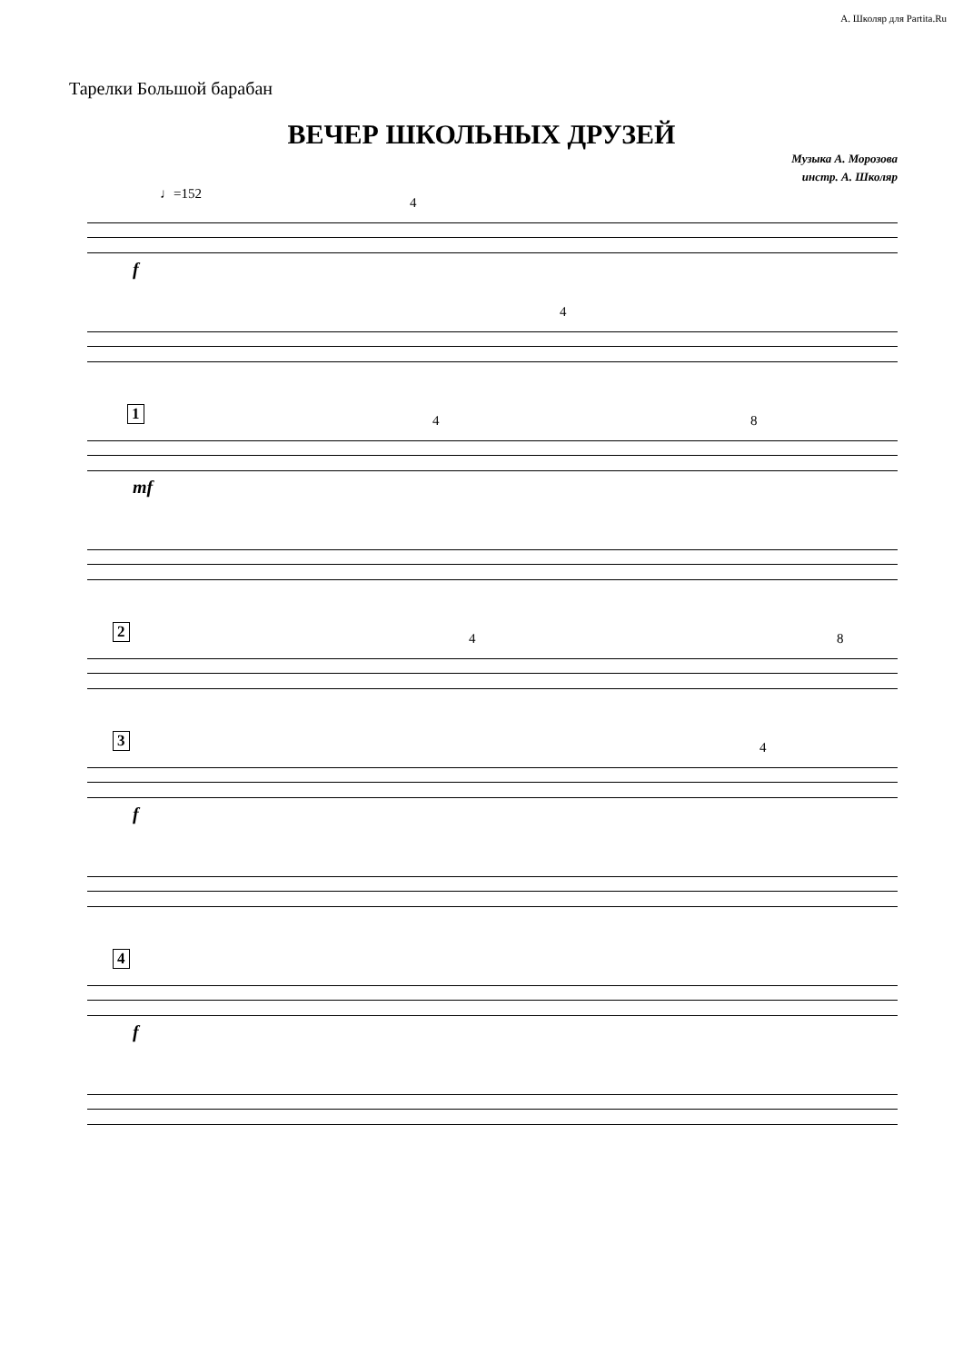А. Школяр для Partita.Ru
Тарелки Большой барабан
ВЕЧЕР ШКОЛЬНЫХ ДРУЗЕЙ
Музыка А. Морозова
инстр. А. Школяр
♩=152
4
f
4
1 4 8
mf
2 4 8
3 4
f
4
f